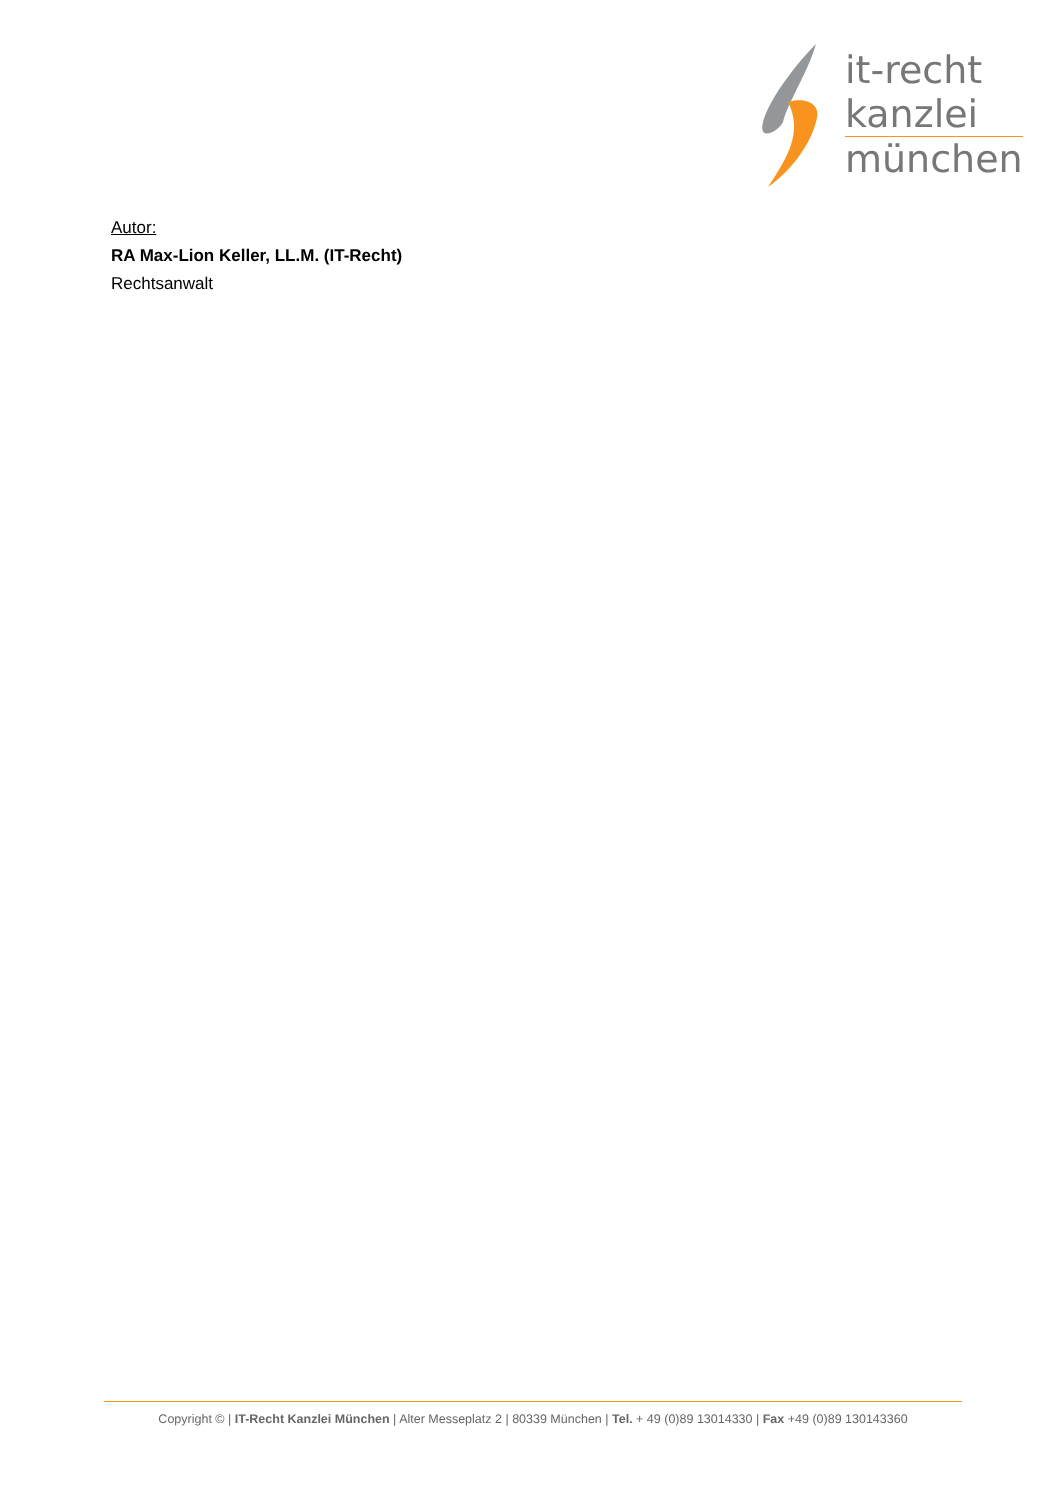it-recht
kanzlei
münchen
Autor:
RA Max-Lion Keller, LL.M. (IT-Recht)
Rechtsanwalt
Copyright © | IT-Recht Kanzlei München | Alter Messeplatz 2 | 80339 München | Tel. + 49 (0)89 13014330 | Fax +49 (0)89 130143360